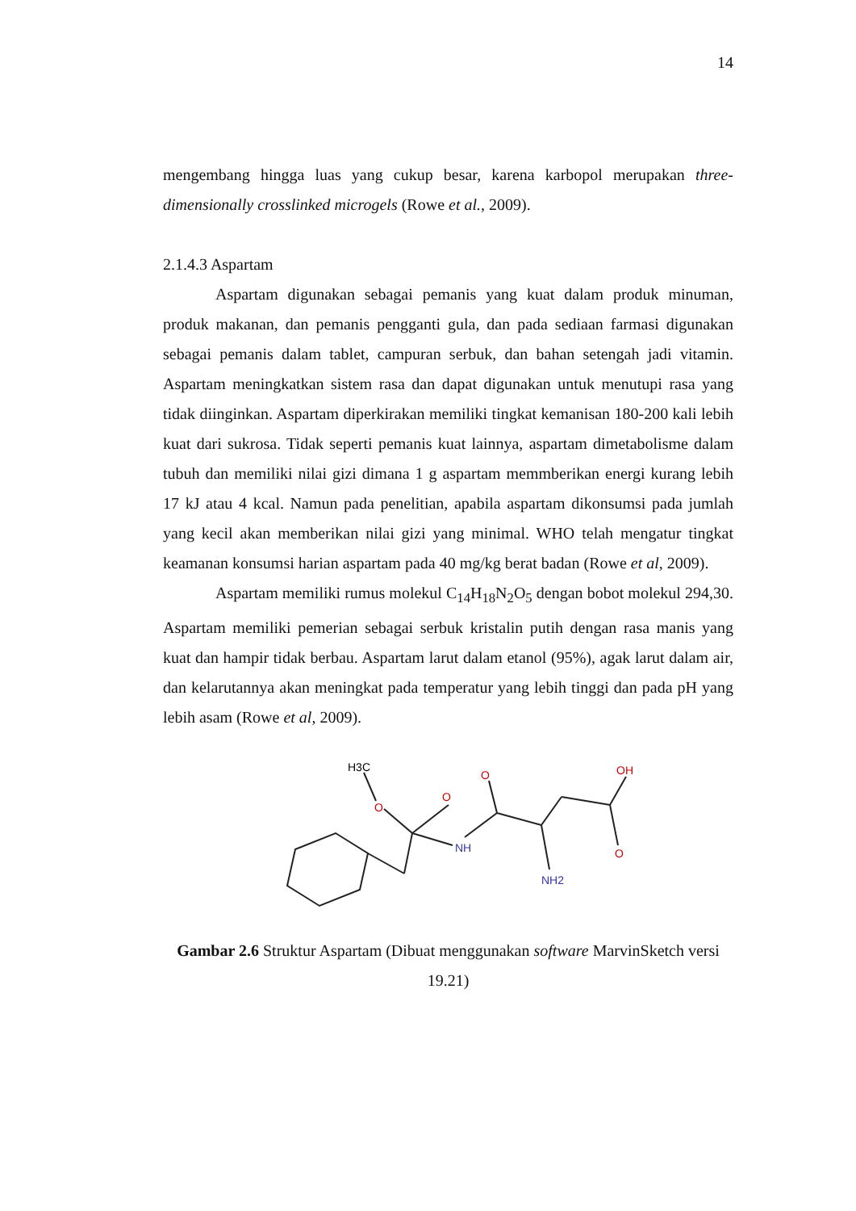14
mengembang hingga luas yang cukup besar, karena karbopol merupakan three-dimensionally crosslinked microgels (Rowe et al., 2009).
2.1.4.3 Aspartam
Aspartam digunakan sebagai pemanis yang kuat dalam produk minuman, produk makanan, dan pemanis pengganti gula, dan pada sediaan farmasi digunakan sebagai pemanis dalam tablet, campuran serbuk, dan bahan setengah jadi vitamin. Aspartam meningkatkan sistem rasa dan dapat digunakan untuk menutupi rasa yang tidak diinginkan. Aspartam diperkirakan memiliki tingkat kemanisan 180-200 kali lebih kuat dari sukrosa. Tidak seperti pemanis kuat lainnya, aspartam dimetabolisme dalam tubuh dan memiliki nilai gizi dimana 1 g aspartam memmberikan energi kurang lebih 17 kJ atau 4 kcal. Namun pada penelitian, apabila aspartam dikonsumsi pada jumlah yang kecil akan memberikan nilai gizi yang minimal. WHO telah mengatur tingkat keamanan konsumsi harian aspartam pada 40 mg/kg berat badan (Rowe et al, 2009).
Aspartam memiliki rumus molekul C<sub>14</sub>H<sub>18</sub>N<sub>2</sub>O<sub>5</sub> dengan bobot molekul 294,30. Aspartam memiliki pemerian sebagai serbuk kristalin putih dengan rasa manis yang kuat dan hampir tidak berbau. Aspartam larut dalam etanol (95%), agak larut dalam air, dan kelarutannya akan meningkat pada temperatur yang lebih tinggi dan pada pH yang lebih asam (Rowe et al, 2009).
H3C
O
O
NH
O
OH
O
NH2
Gambar 2.6 Struktur Aspartam (Dibuat menggunakan software MarvinSketch versi 19.21)